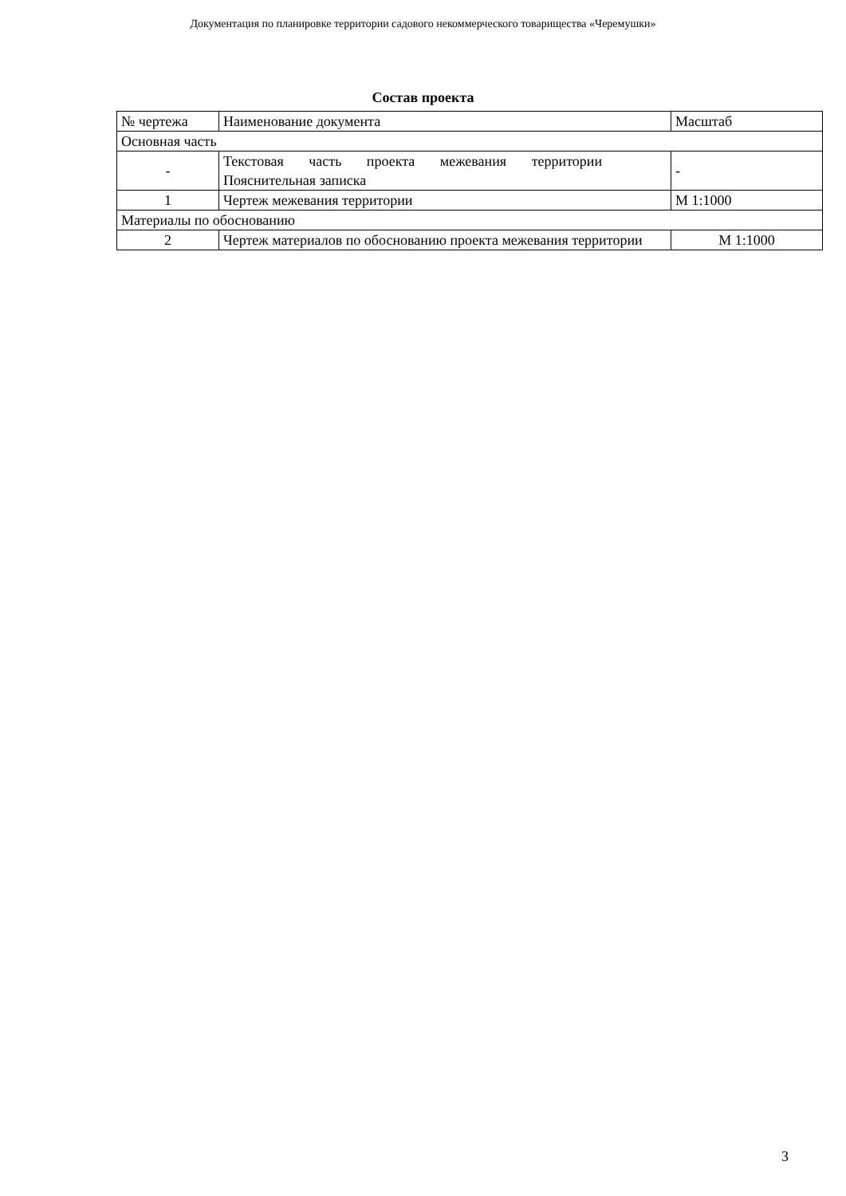Документация по планировке территории садового некоммерческого товарищества «Черемушки»
Состав проекта
| № чертежа | Наименование документа | Масштаб |
| --- | --- | --- |
| Основная часть | | |
| - | Текстовая часть проекта межевания территории Пояснительная записка | - |
| 1 | Чертеж межевания территории | М 1:1000 |
| Материалы по обоснованию | | |
| 2 | Чертеж материалов по обоснованию проекта межевания территории | М 1:1000 |
3